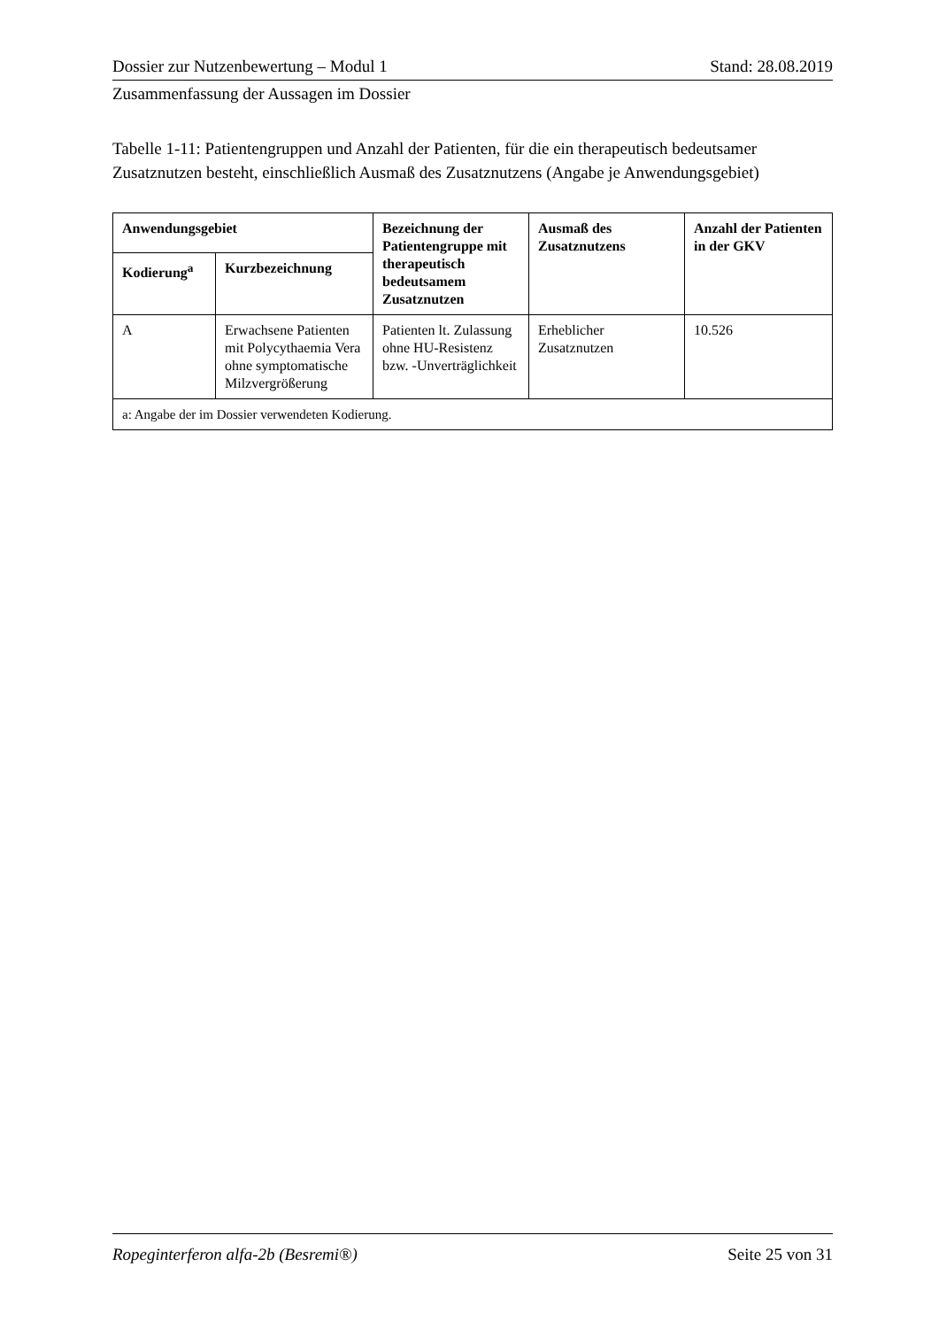Dossier zur Nutzenbewertung – Modul 1 Stand: 28.08.2019
Zusammenfassung der Aussagen im Dossier
Tabelle 1-11: Patientengruppen und Anzahl der Patienten, für die ein therapeutisch bedeutsamer Zusatznutzen besteht, einschließlich Ausmaß des Zusatznutzens (Angabe je Anwendungsgebiet)
| Anwendungsgebiet | | Bezeichnung der Patientengruppe mit therapeutisch bedeutsamem Zusatznutzen | Ausmaß des Zusatznutzens | Anzahl der Patienten in der GKV |
| --- | --- | --- | --- | --- |
| Kodierung<sup>a</sup> | Kurzbezeichnung | | | |
| A | Erwachsene Patienten mit Polycythaemia Vera ohne symptomatische Milzvergrößerung | Patienten lt. Zulassung ohne HU-Resistenz bzw. -Unverträglichkeit | Erheblicher Zusatznutzen | 10.526 |
| a: Angabe der im Dossier verwendeten Kodierung. | | | | |
Ropeginterferon alfa-2b (Besremi®) Seite 25 von 31